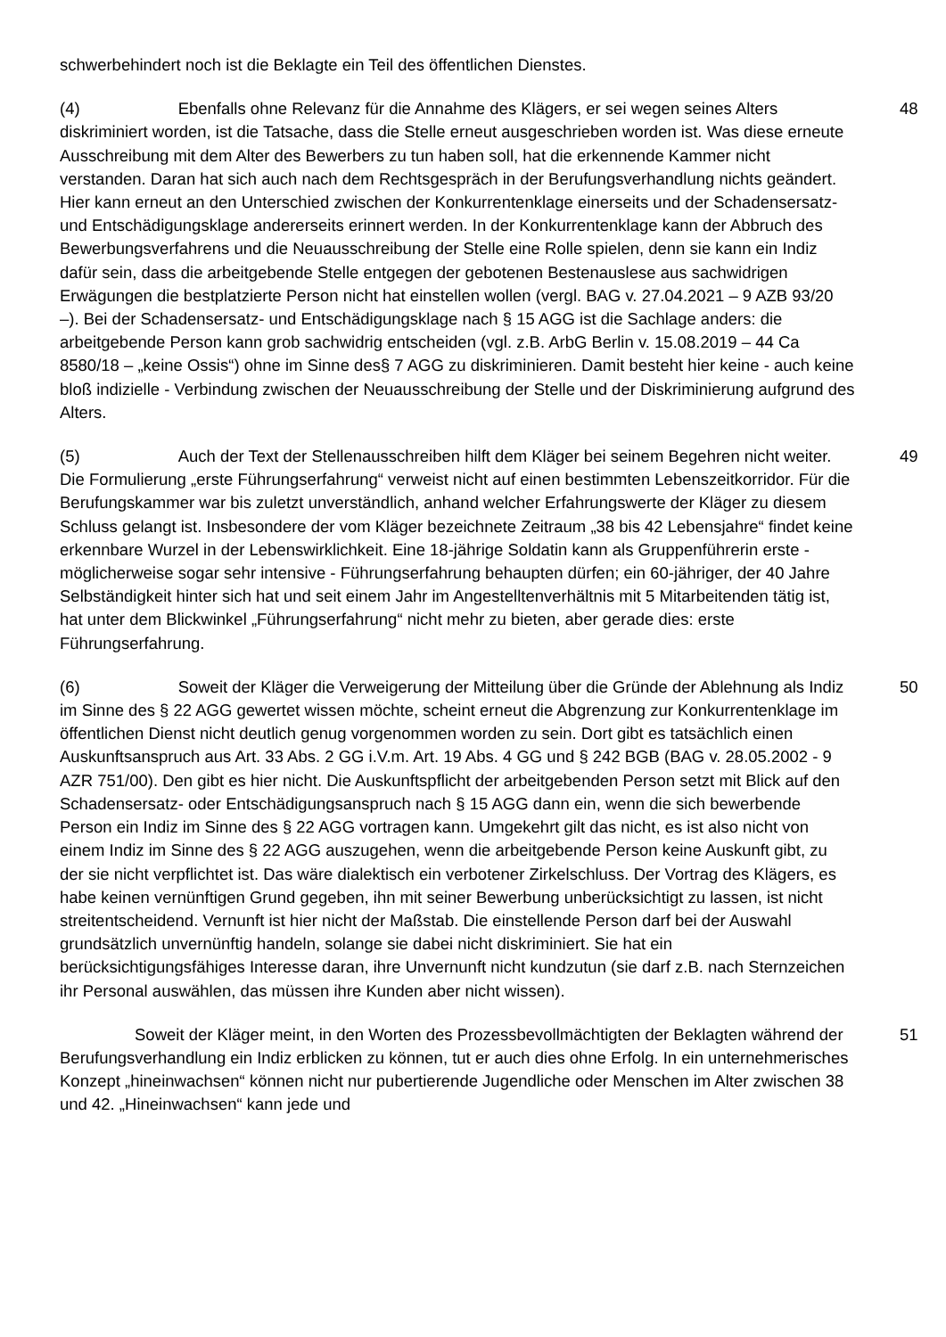schwerbehindert noch ist die Beklagte ein Teil des öffentlichen Dienstes.
(4) Ebenfalls ohne Relevanz für die Annahme des Klägers, er sei wegen seines Alters diskriminiert worden, ist die Tatsache, dass die Stelle erneut ausgeschrieben worden ist. Was diese erneute Ausschreibung mit dem Alter des Bewerbers zu tun haben soll, hat die erkennende Kammer nicht verstanden. Daran hat sich auch nach dem Rechtsgespräch in der Berufungsverhandlung nichts geändert. Hier kann erneut an den Unterschied zwischen der Konkurrentenklage einerseits und der Schadensersatz- und Entschädigungsklage andererseits erinnert werden. In der Konkurrentenklage kann der Abbruch des Bewerbungsverfahrens und die Neuausschreibung der Stelle eine Rolle spielen, denn sie kann ein Indiz dafür sein, dass die arbeitgebende Stelle entgegen der gebotenen Bestenauslese aus sachwidrigen Erwägungen die bestplatzierte Person nicht hat einstellen wollen (vergl. BAG v. 27.04.2021 – 9 AZB 93/20 –). Bei der Schadensersatz- und Entschädigungsklage nach § 15 AGG ist die Sachlage anders: die arbeitgebende Person kann grob sachwidrig entscheiden (vgl. z.B. ArbG Berlin v. 15.08.2019 – 44 Ca 8580/18 – „keine Ossis“) ohne im Sinne des§ 7 AGG zu diskriminieren. Damit besteht hier keine - auch keine bloß indizielle - Verbindung zwischen der Neuausschreibung der Stelle und der Diskriminierung aufgrund des Alters.
48
(5) Auch der Text der Stellenausschreiben hilft dem Kläger bei seinem Begehren nicht weiter. Die Formulierung „erste Führungserfahrung“ verweist nicht auf einen bestimmten Lebenszeitkorridor. Für die Berufungskammer war bis zuletzt unverständlich, anhand welcher Erfahrungswerte der Kläger zu diesem Schluss gelangt ist. Insbesondere der vom Kläger bezeichnete Zeitraum „38 bis 42 Lebensjahre“ findet keine erkennbare Wurzel in der Lebenswirklichkeit. Eine 18-jährige Soldatin kann als Gruppenführerin erste - möglicherweise sogar sehr intensive - Führungserfahrung behaupten dürfen; ein 60-jähriger, der 40 Jahre Selbständigkeit hinter sich hat und seit einem Jahr im Angestelltenverhältnis mit 5 Mitarbeitenden tätig ist, hat unter dem Blickwinkel „Führungserfahrung“ nicht mehr zu bieten, aber gerade dies: erste Führungserfahrung.
49
(6) Soweit der Kläger die Verweigerung der Mitteilung über die Gründe der Ablehnung als Indiz im Sinne des § 22 AGG gewertet wissen möchte, scheint erneut die Abgrenzung zur Konkurrentenklage im öffentlichen Dienst nicht deutlich genug vorgenommen worden zu sein. Dort gibt es tatsächlich einen Auskunftsanspruch aus Art. 33 Abs. 2 GG i.V.m. Art. 19 Abs. 4 GG und § 242 BGB (BAG v. 28.05.2002 - 9 AZR 751/00). Den gibt es hier nicht. Die Auskunftspflicht der arbeitgebenden Person setzt mit Blick auf den Schadensersatz- oder Entschädigungsanspruch nach § 15 AGG dann ein, wenn die sich bewerbende Person ein Indiz im Sinne des § 22 AGG vortragen kann. Umgekehrt gilt das nicht, es ist also nicht von einem Indiz im Sinne des § 22 AGG auszugehen, wenn die arbeitgebende Person keine Auskunft gibt, zu der sie nicht verpflichtet ist. Das wäre dialektisch ein verbotener Zirkelschluss. Der Vortrag des Klägers, es habe keinen vernünftigen Grund gegeben, ihn mit seiner Bewerbung unberücksichtigt zu lassen, ist nicht streitentscheidend. Vernunft ist hier nicht der Maßstab. Die einstellende Person darf bei der Auswahl grundsätzlich unvernünftig handeln, solange sie dabei nicht diskriminiert. Sie hat ein berücksichtigungsfähiges Interesse daran, ihre Unvernunft nicht kundzutun (sie darf z.B. nach Sternzeichen ihr Personal auswählen, das müssen ihre Kunden aber nicht wissen).
50
Soweit der Kläger meint, in den Worten des Prozessbevollmächtigten der Beklagten während der Berufungsverhandlung ein Indiz erblicken zu können, tut er auch dies ohne Erfolg. In ein unternehmerisches Konzept „hineinwachsen“ können nicht nur pubertierende Jugendliche oder Menschen im Alter zwischen 38 und 42. „Hineinwachsen“ kann jede und
51